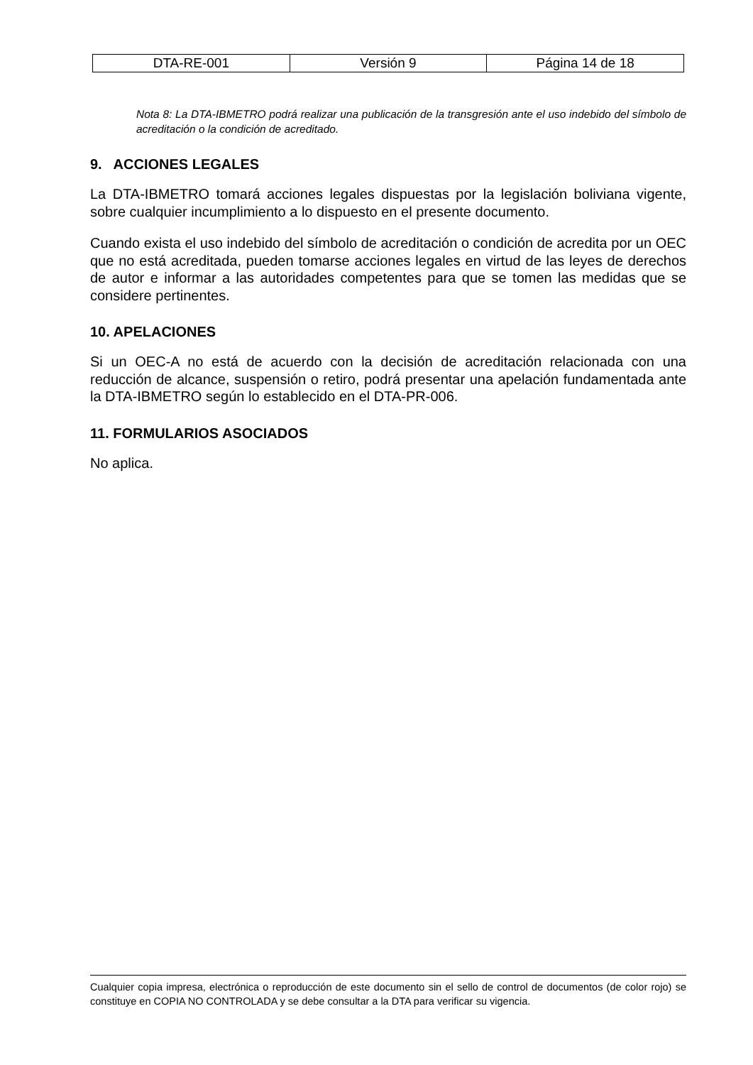| DTA-RE-001 | Versión 9 | Página 14 de 18 |
Nota 8: La DTA-IBMETRO podrá realizar una publicación de la transgresión ante el uso indebido del símbolo de acreditación o la condición de acreditado.
9. ACCIONES LEGALES
La DTA-IBMETRO tomará acciones legales dispuestas por la legislación boliviana vigente, sobre cualquier incumplimiento a lo dispuesto en el presente documento.
Cuando exista el uso indebido del símbolo de acreditación o condición de acredita por un OEC que no está acreditada, pueden tomarse acciones legales en virtud de las leyes de derechos de autor e informar a las autoridades competentes para que se tomen las medidas que se considere pertinentes.
10. APELACIONES
Si un OEC-A no está de acuerdo con la decisión de acreditación relacionada con una reducción de alcance, suspensión o retiro, podrá presentar una apelación fundamentada ante la DTA-IBMETRO según lo establecido en el DTA-PR-006.
11. FORMULARIOS ASOCIADOS
No aplica.
Cualquier copia impresa, electrónica o reproducción de este documento sin el sello de control de documentos (de color rojo) se constituye en COPIA NO CONTROLADA y se debe consultar a la DTA para verificar su vigencia.